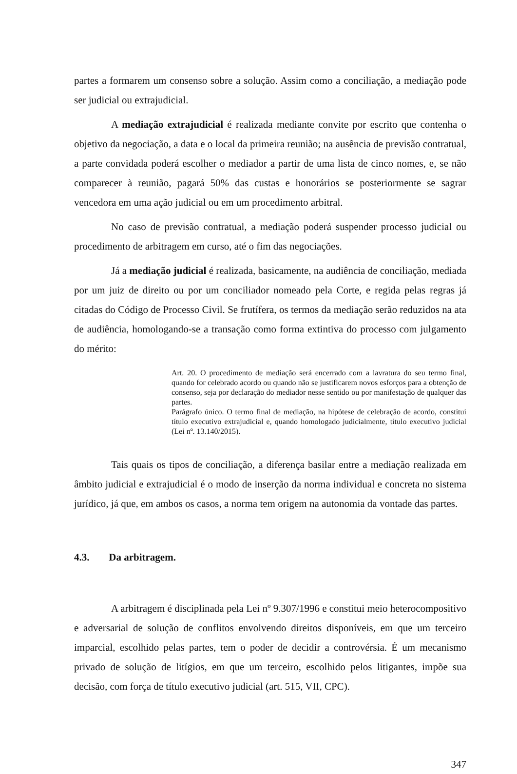partes a formarem um consenso sobre a solução. Assim como a conciliação, a mediação pode ser judicial ou extrajudicial.
A mediação extrajudicial é realizada mediante convite por escrito que contenha o objetivo da negociação, a data e o local da primeira reunião; na ausência de previsão contratual, a parte convidada poderá escolher o mediador a partir de uma lista de cinco nomes, e, se não comparecer à reunião, pagará 50% das custas e honorários se posteriormente se sagrar vencedora em uma ação judicial ou em um procedimento arbitral.
No caso de previsão contratual, a mediação poderá suspender processo judicial ou procedimento de arbitragem em curso, até o fim das negociações.
Já a mediação judicial é realizada, basicamente, na audiência de conciliação, mediada por um juiz de direito ou por um conciliador nomeado pela Corte, e regida pelas regras já citadas do Código de Processo Civil. Se frutífera, os termos da mediação serão reduzidos na ata de audiência, homologando-se a transação como forma extintiva do processo com julgamento do mérito:
Art. 20. O procedimento de mediação será encerrado com a lavratura do seu termo final, quando for celebrado acordo ou quando não se justificarem novos esforços para a obtenção de consenso, seja por declaração do mediador nesse sentido ou por manifestação de qualquer das partes.
Parágrafo único. O termo final de mediação, na hipótese de celebração de acordo, constitui título executivo extrajudicial e, quando homologado judicialmente, título executivo judicial (Lei nº. 13.140/2015).
Tais quais os tipos de conciliação, a diferença basilar entre a mediação realizada em âmbito judicial e extrajudicial é o modo de inserção da norma individual e concreta no sistema jurídico, já que, em ambos os casos, a norma tem origem na autonomia da vontade das partes.
4.3. Da arbitragem.
A arbitragem é disciplinada pela Lei nº 9.307/1996 e constitui meio heterocompositivo e adversarial de solução de conflitos envolvendo direitos disponíveis, em que um terceiro imparcial, escolhido pelas partes, tem o poder de decidir a controvérsia. É um mecanismo privado de solução de litígios, em que um terceiro, escolhido pelos litigantes, impõe sua decisão, com força de título executivo judicial (art. 515, VII, CPC).
347